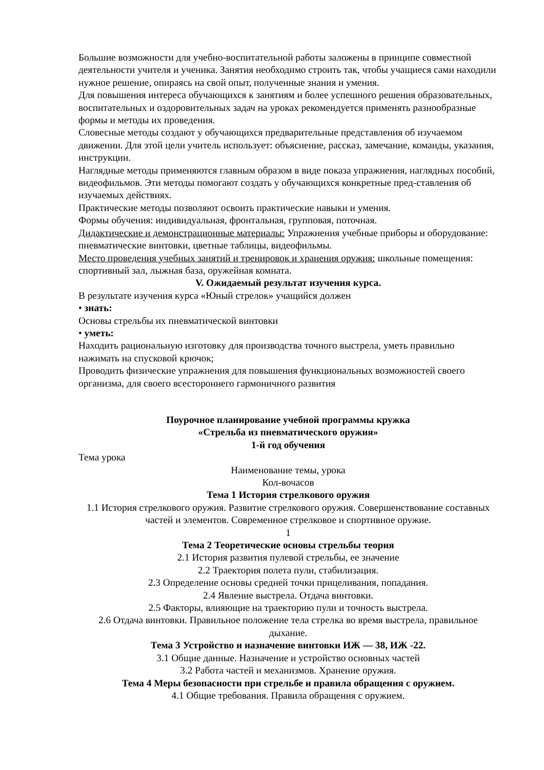Большие возможности для учебно-воспитательной работы заложены в принципе совместной деятельности учителя и ученика. Занятия необходимо строить так, чтобы учащиеся сами находили нужное решение, опираясь на свой опыт, полученные знания и умения.
Для повышения интереса обучающихся к занятиям и более успешного решения образовательных, воспитательных и оздоровительных задач на уроках рекомендуется применять разнообразные формы и методы их проведения.
Словесные методы создают у обучающихся предварительные представления об изучаемом движении. Для этой цели учитель использует: объяснение, рассказ, замечание, команды, указания, инструкции.
Наглядные методы применяются главным образом в виде показа упражнения, наглядных пособий, видеофильмов. Эти методы помогают создать у обучающихся конкретные пред-ставления об изучаемых действиях.
Практические методы позволяют освоить практические навыки и умения.
Формы обучения: индивидуальная, фронтальная, групповая, поточная.
Дидактические и демонстрационные материалы: Упражнения учебные приборы и оборудование: пневматические винтовки, цветные таблицы, видеофильмы.
Место проведения учебных занятий и тренировок и хранения оружия: школьные помещения: спортивный зал, лыжная база, оружейная комната.
V. Ожидаемый результат изучения курса.
В результате изучения курса «Юный стрелок» учащийся должен
• знать:
Основы стрельбы их пневматической винтовки
• уметь:
Находить рациональную изготовку для производства точного выстрела, уметь правильно нажимать на спусковой крючок;
Проводить физические упражнения для повышения функциональных возможностей своего организма, для своего всестороннего гармоничного развития
Поурочное планирование учебной программы кружка
«Стрельба из пневматического оружия»
1-й год обучения
Тема урока
Наименование темы, урока
Кол-вочасов
Тема 1 История стрелкового оружия
1.1 История стрелкового оружия. Развитие стрелкового оружия. Совершенствование составных частей и элементов. Современное стрелковое и спортивное оружие.
1
Тема 2 Теоретические основы стрельбы теория
2.1 История развития пулевой стрельбы, ее значение
2.2 Траектория полета пули, стабилизация.
2.3 Определение основы средней точки прицеливания, попадания.
2.4 Явление выстрела. Отдача винтовки.
2.5 Факторы, влияющие на траекторию пули и точность выстрела.
2.6 Отдача винтовки. Правильное положение тела стрелка во время выстрела, правильное дыхание.
Тема 3 Устройство и назначение винтовки ИЖ — 38, ИЖ -22.
3.1 Общие данные. Назначение и устройство основных частей
3.2 Работа частей и механизмов. Хранение оружия.
Тема 4 Меры безопасности при стрельбе и правила обращения с оружием.
4.1 Общие требования. Правила обращения с оружием.